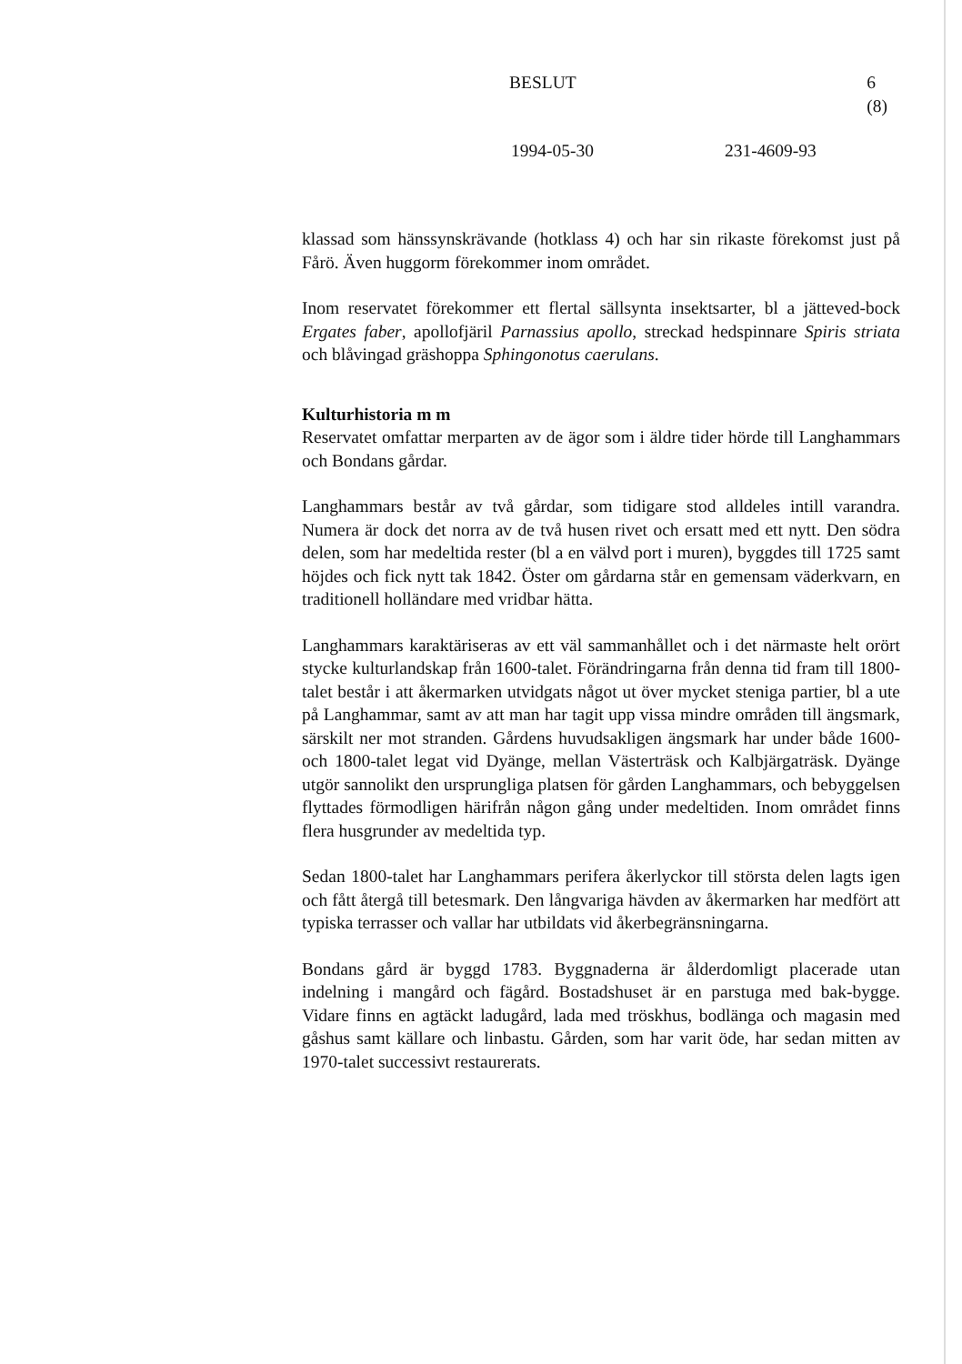BESLUT 6 (8)
1994-05-30 231-4609-93
klassad som hänssynskrävande (hotklass 4) och har sin rikaste förekomst just på Fårö. Även huggorm förekommer inom området.
Inom reservatet förekommer ett flertal sällsynta insektsarter, bl a jätteved-bock Ergates faber, apollofjäril Parnassius apollo, streckad hedspinnare Spiris striata och blåvingad gräshoppa Sphingonotus caerulans.
Kulturhistoria m m
Reservatet omfattar merparten av de ägor som i äldre tider hörde till Langhammars och Bondans gårdar.
Langhammars består av två gårdar, som tidigare stod alldeles intill varandra. Numera är dock det norra av de två husen rivet och ersatt med ett nytt. Den södra delen, som har medeltida rester (bl a en välvd port i muren), byggdes till 1725 samt höjdes och fick nytt tak 1842. Öster om gårdarna står en gemensam väderkvarn, en traditionell holländare med vridbar hätta.
Langhammars karaktäriseras av ett väl sammanhållet och i det närmaste helt orört stycke kulturlandskap från 1600-talet. Förändringarna från denna tid fram till 1800-talet består i att åkermarken utvidgats något ut över mycket steniga partier, bl a ute på Langhammar, samt av att man har tagit upp vissa mindre områden till ängsmark, särskilt ner mot stranden. Gårdens huvudsakligen ängsmark har under både 1600- och 1800-talet legat vid Dyänge, mellan Västerträsk och Kalbjärgaträsk. Dyänge utgör sannolikt den ursprungliga platsen för gården Langhammars, och bebyggelsen flyttades förmodligen härifrån någon gång under medeltiden. Inom området finns flera husgrunder av medeltida typ.
Sedan 1800-talet har Langhammars perifera åkerlyckor till största delen lagts igen och fått återgå till betesmark. Den långvariga hävden av åkermarken har medfört att typiska terrasser och vallar har utbildats vid åkerbegränsningarna.
Bondans gård är byggd 1783. Byggnaderna är ålderdomligt placerade utan indelning i mangård och fägård. Bostadshuset är en parstuga med bak-bygge. Vidare finns en agtäckt ladugård, lada med tröskhus, bodlänga och magasin med gåshus samt källare och linbastu. Gården, som har varit öde, har sedan mitten av 1970-talet successivt restaurerats.